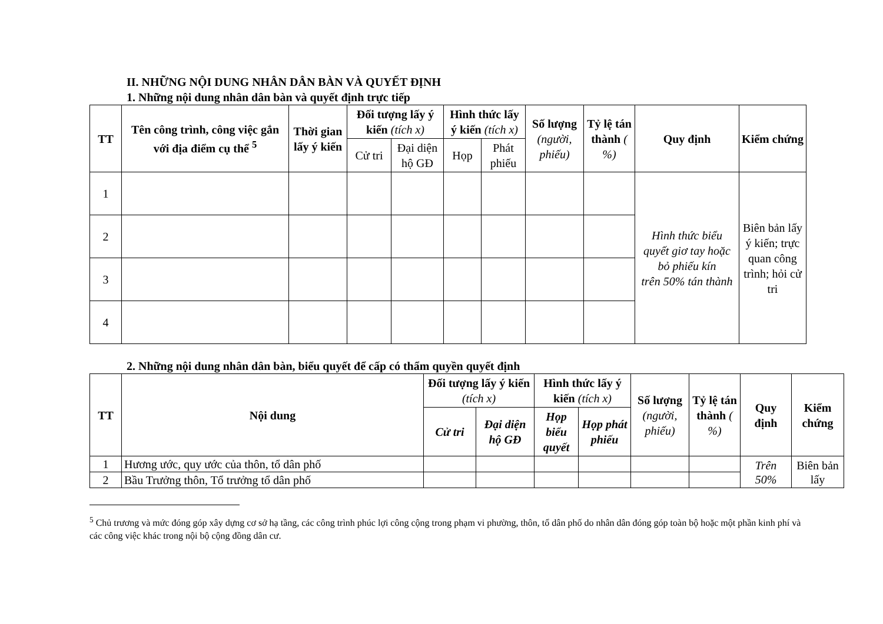II. NHỮNG NỘI DUNG NHÂN DÂN BÀN VÀ QUYẾT ĐỊNH
1. Những nội dung nhân dân bàn và quyết định trực tiếp
| TT | Tên công trình, công việc gắn với địa điểm cụ thể <sup>5</sup> | Thời gian lấy ý kiến | Đối tượng lấy ý kiến (tích x) | | Hình thức lấy ý kiến (tích x) | | Số lượng (người, phiếu) | Tỷ lệ tán thành ( %) | Quy định | Kiểm chứng |
| --- | --- | --- | --- | --- | --- | --- | --- | --- | --- | --- |
| | | | Cử tri | Đại diện hộ GĐ | Họp | Phát phiếu | | | | |
| 1 | | | | | | | | | Hình thức biểu quyết giơ tay hoặc bỏ phiếu kín trên 50% tán thành | Biên bản lấy ý kiến; trực quan công trình; hỏi cử tri |
| 2 | | | | | | | | | | |
| 3 | | | | | | | | | | |
| 4 | | | | | | | | | | |
2. Những nội dung nhân dân bàn, biểu quyết để cấp có thẩm quyền quyết định
| TT | Nội dung | Đối tượng lấy ý kiến (tích x) | | Hình thức lấy ý kiến (tích x) | | Số lượng (người, phiếu) | Tỷ lệ tán thành ( %) | Quy định | Kiểm chứng |
| --- | --- | --- | --- | --- | --- | --- | --- | --- | --- |
| | | Cử tri | Đại diện hộ GĐ | Họp biểu quyết | Họp phát phiếu | | | | |
| 1 | Hương ước, quy ước của thôn, tổ dân phố | | | | | | | Trên 50% | Biên bản lấy |
| 2 | Bầu Trưởng thôn, Tổ trưởng tổ dân phố | | | | | | | | |
<sup>5</sup> Chủ trương và mức đóng góp xây dựng cơ sở hạ tầng, các công trình phúc lợi công cộng trong phạm vi phường, thôn, tổ dân phố do nhân dân đóng góp toàn bộ hoặc một phần kinh phí và các công việc khác trong nội bộ cộng đồng dân cư.